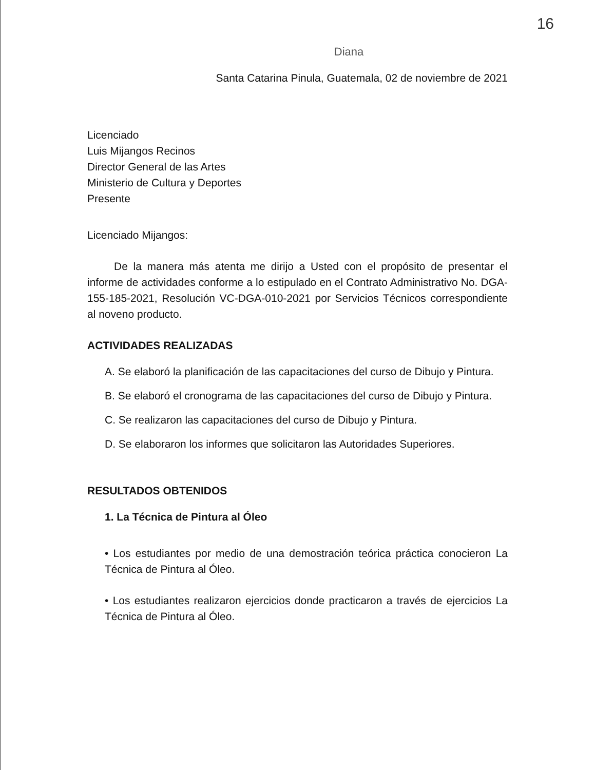16
Diana
Santa Catarina Pinula, Guatemala, 02 de noviembre de 2021
Licenciado
Luis Mijangos Recinos
Director General de las Artes
Ministerio de Cultura y Deportes
Presente
Licenciado Mijangos:
De la manera más atenta me dirijo a Usted con el propósito de presentar el informe de actividades conforme a lo estipulado en el Contrato Administrativo No. DGA-155-185-2021, Resolución VC-DGA-010-2021 por Servicios Técnicos correspondiente al noveno producto.
ACTIVIDADES REALIZADAS
A. Se elaboró la planificación de las capacitaciones del curso de Dibujo y Pintura.
B. Se elaboró el cronograma de las capacitaciones del curso de Dibujo y Pintura.
C. Se realizaron las capacitaciones del curso de Dibujo y Pintura.
D. Se elaboraron los informes que solicitaron las Autoridades Superiores.
RESULTADOS OBTENIDOS
1. La Técnica de Pintura al Óleo
• Los estudiantes por medio de una demostración teórica práctica conocieron La Técnica de Pintura al Óleo.
• Los estudiantes realizaron ejercicios donde practicaron a través de ejercicios La Técnica de Pintura al Óleo.